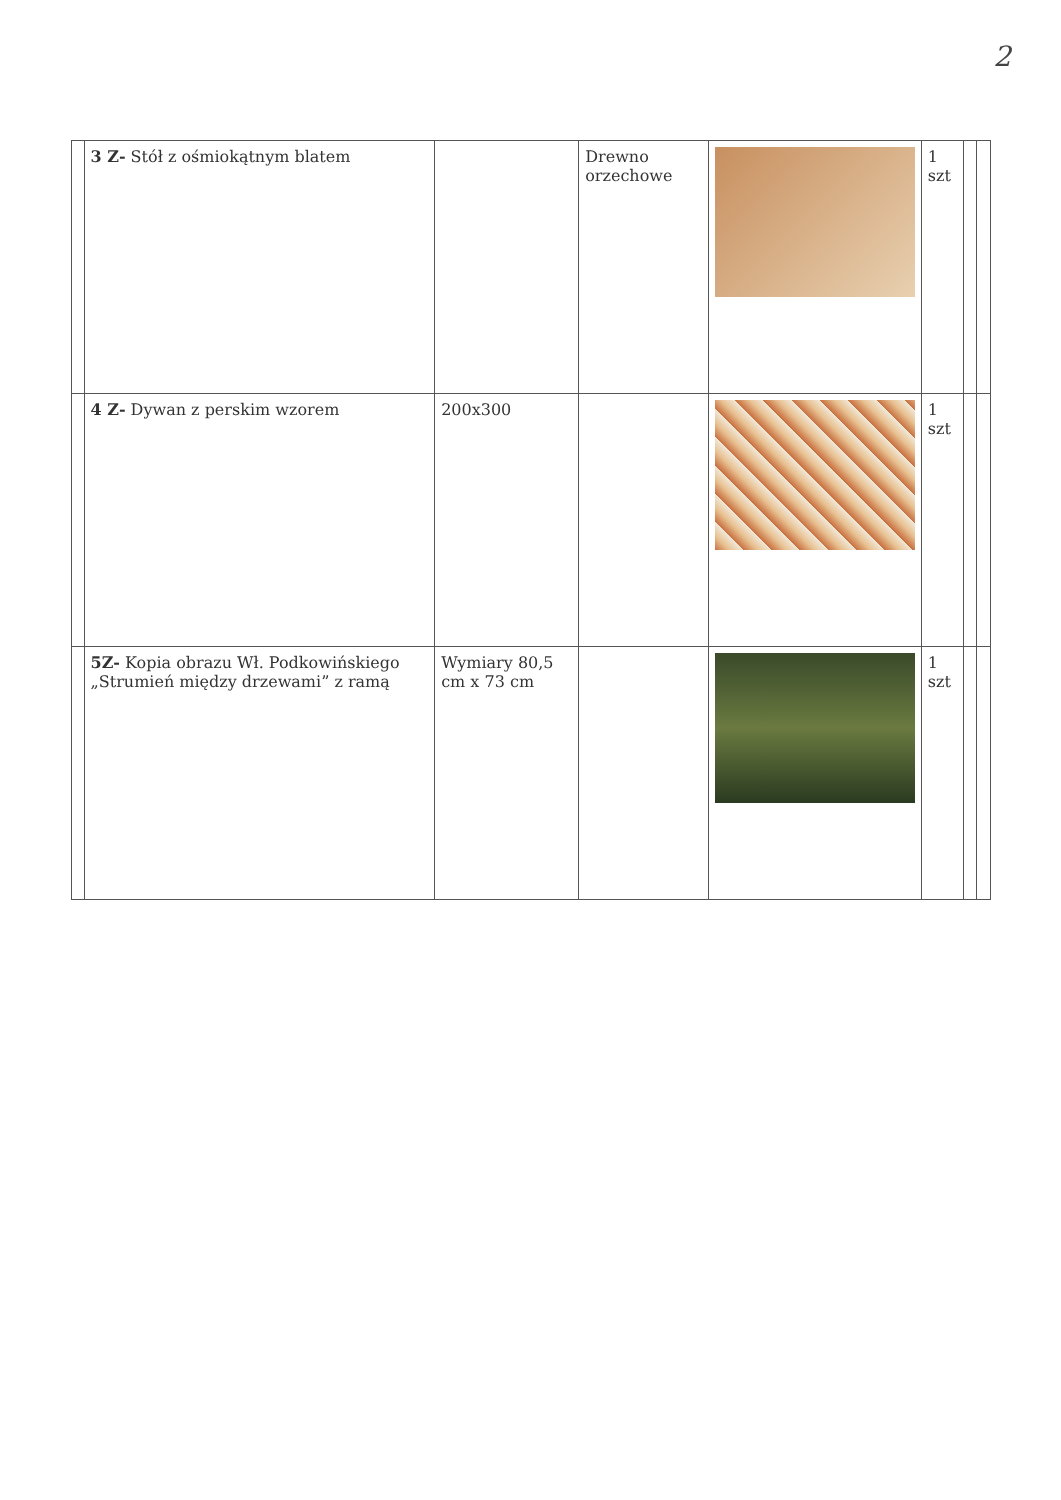2
| | 3 Z- Stół z ośmiokątnym blatem | | Drewno orzechowe | | 1 szt | | |
| | 4 Z- Dywan z perskim wzorem | 200x300 | | | 1 szt | | |
| | 5Z- Kopia obrazu Wł. Podkowińskiego „Strumień między drzewami” z ramą | Wymiary 80,5 cm x 73 cm | | | 1 szt | | |